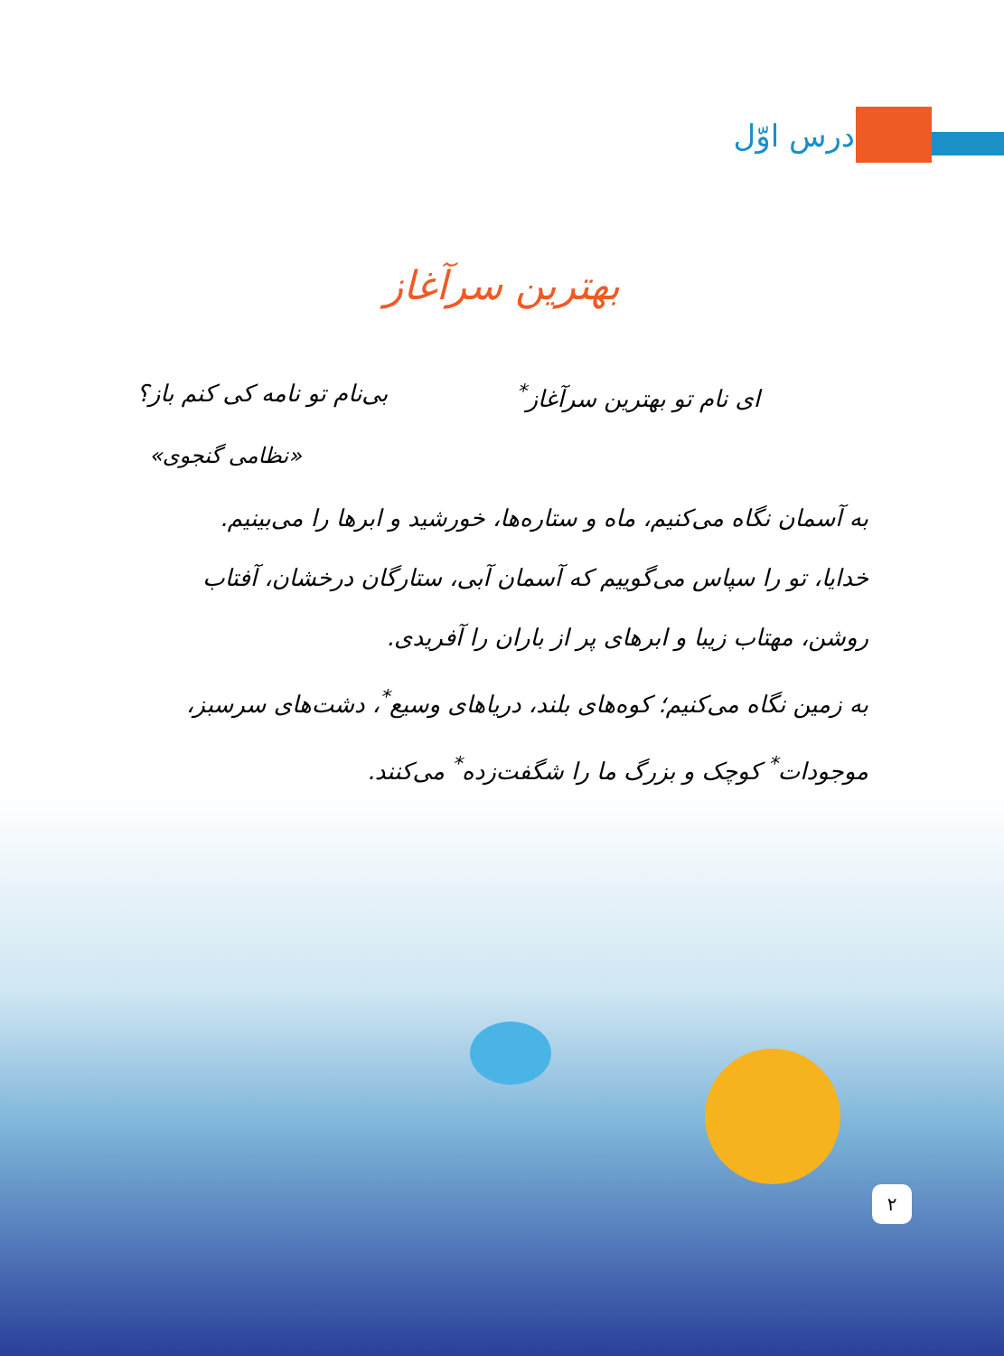درس اوّل
بهترین سرآغاز
ای نام تو بهترین سرآغاز<sup>*</sup> بی‌نام تو نامه کی کنم باز؟
«نظامی گنجوی»
به آسمان نگاه می‌کنیم، ماه و ستاره‌ها، خورشید و ابرها را می‌بینیم.
خدایا، تو را سپاس می‌گوییم که آسمان آبی، ستارگان درخشان، آفتاب روشن، مهتاب زیبا و ابرهای پر از باران را آفریدی.
به زمین نگاه می‌کنیم؛ کوه‌های بلند، دریاهای وسیع<sup>*</sup>، دشت‌های سرسبز، موجودات<sup>*</sup> کوچک و بزرگ ما را شگفت‌زده<sup>*</sup> می‌کنند.
۲